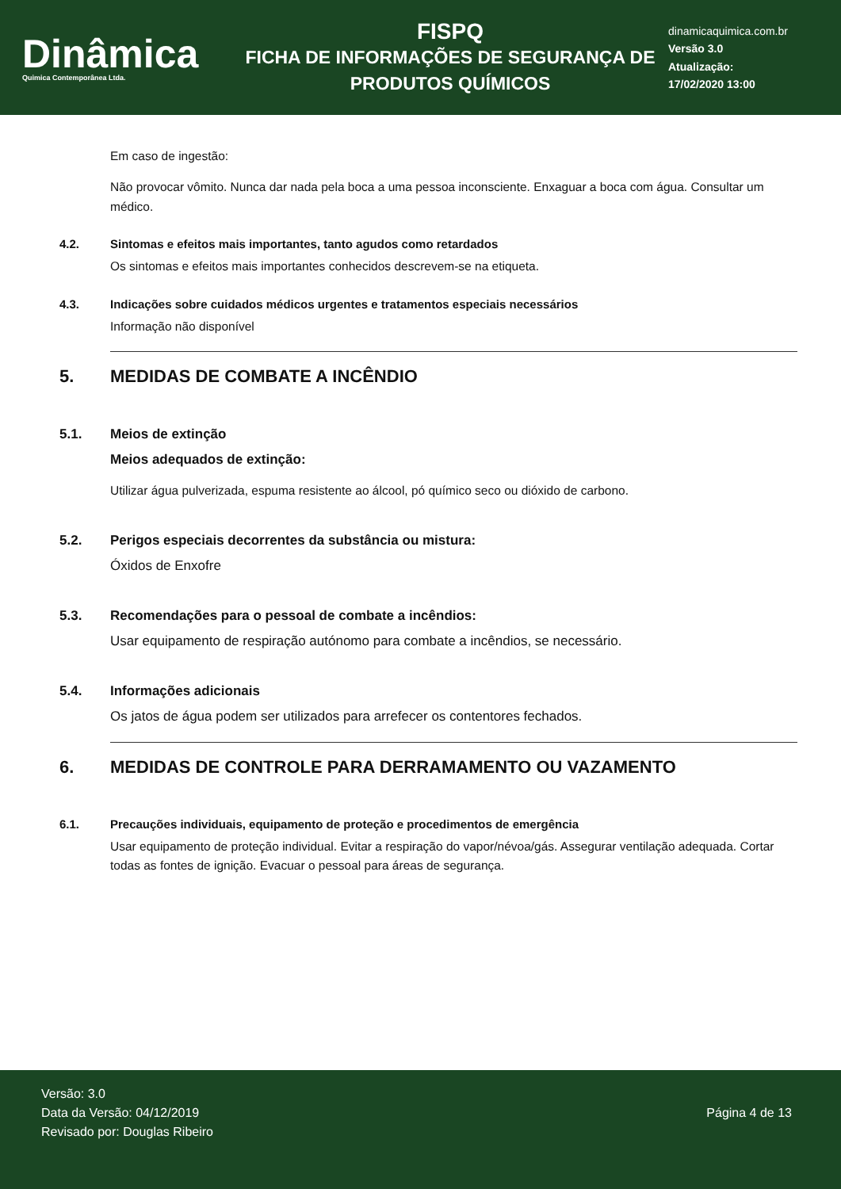Dinâmica
Quimica Contemporânea Ltda.
FISPQ
FICHA DE INFORMAÇÕES DE SEGURANÇA DE PRODUTOS QUÍMICOS
dinamicaquimica.com.br
Versão 3.0
Atualização:
17/02/2020 13:00
Em caso de ingestão:
Não provocar vômito. Nunca dar nada pela boca a uma pessoa inconsciente. Enxaguar a boca com água. Consultar um médico.
4.2. Sintomas e efeitos mais importantes, tanto agudos como retardados
Os sintomas e efeitos mais importantes conhecidos descrevem-se na etiqueta.
4.3. Indicações sobre cuidados médicos urgentes e tratamentos especiais necessários
Informação não disponível
5. MEDIDAS DE COMBATE A INCÊNDIO
5.1. Meios de extinção
Meios adequados de extinção:
Utilizar água pulverizada, espuma resistente ao álcool, pó químico seco ou dióxido de carbono.
5.2. Perigos especiais decorrentes da substância ou mistura:
Óxidos de Enxofre
5.3. Recomendações para o pessoal de combate a incêndios:
Usar equipamento de respiração autónomo para combate a incêndios, se necessário.
5.4. Informações adicionais
Os jatos de água podem ser utilizados para arrefecer os contentores fechados.
6. MEDIDAS DE CONTROLE PARA DERRAMAMENTO OU VAZAMENTO
6.1. Precauções individuais, equipamento de proteção e procedimentos de emergência
Usar equipamento de proteção individual. Evitar a respiração do vapor/névoa/gás. Assegurar ventilação adequada. Cortar todas as fontes de ignição. Evacuar o pessoal para áreas de segurança.
Versão: 3.0
Data da Versão: 04/12/2019
Revisado por: Douglas Ribeiro
Página 4 de 13